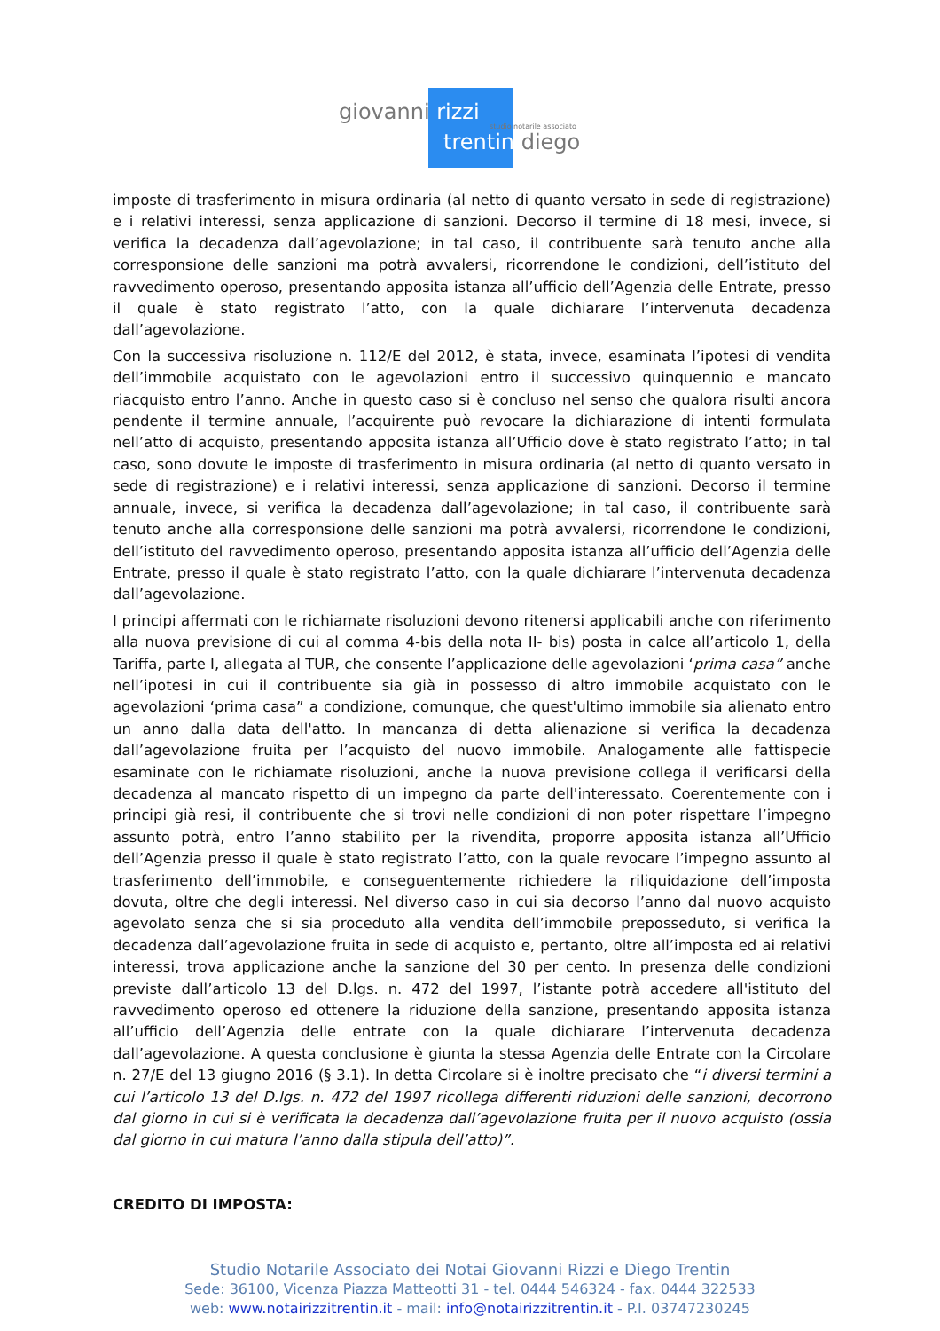giovanni rizzi
studio notarile associato
trentin diego
imposte di trasferimento in misura ordinaria (al netto di quanto versato in sede di registrazione) e i relativi interessi, senza applicazione di sanzioni. Decorso il termine di 18 mesi, invece, si verifica la decadenza dall’agevolazione; in tal caso, il contribuente sarà tenuto anche alla corresponsione delle sanzioni ma potrà avvalersi, ricorrendone le condizioni, dell’istituto del ravvedimento operoso, presentando apposita istanza all’ufficio dell’Agenzia delle Entrate, presso il quale è stato registrato l’atto, con la quale dichiarare l’intervenuta decadenza dall’agevolazione.
Con la successiva risoluzione n. 112/E del 2012, è stata, invece, esaminata l’ipotesi di vendita dell’immobile acquistato con le agevolazioni entro il successivo quinquennio e mancato riacquisto entro l’anno. Anche in questo caso si è concluso nel senso che qualora risulti ancora pendente il termine annuale, l’acquirente può revocare la dichiarazione di intenti formulata nell’atto di acquisto, presentando apposita istanza all’Ufficio dove è stato registrato l’atto; in tal caso, sono dovute le imposte di trasferimento in misura ordinaria (al netto di quanto versato in sede di registrazione) e i relativi interessi, senza applicazione di sanzioni. Decorso il termine annuale, invece, si verifica la decadenza dall’agevolazione; in tal caso, il contribuente sarà tenuto anche alla corresponsione delle sanzioni ma potrà avvalersi, ricorrendone le condizioni, dell’istituto del ravvedimento operoso, presentando apposita istanza all’ufficio dell’Agenzia delle Entrate, presso il quale è stato registrato l’atto, con la quale dichiarare l’intervenuta decadenza dall’agevolazione.
I principi affermati con le richiamate risoluzioni devono ritenersi applicabili anche con riferimento alla nuova previsione di cui al comma 4-bis della nota II- bis) posta in calce all’articolo 1, della Tariffa, parte I, allegata al TUR, che consente l’applicazione delle agevolazioni ‘prima casa” anche nell’ipotesi in cui il contribuente sia già in possesso di altro immobile acquistato con le agevolazioni ‘prima casa” a condizione, comunque, che quest'ultimo immobile sia alienato entro un anno dalla data dell'atto. In mancanza di detta alienazione si verifica la decadenza dall’agevolazione fruita per l’acquisto del nuovo immobile. Analogamente alle fattispecie esaminate con le richiamate risoluzioni, anche la nuova previsione collega il verificarsi della decadenza al mancato rispetto di un impegno da parte dell'interessato. Coerentemente con i principi già resi, il contribuente che si trovi nelle condizioni di non poter rispettare l’impegno assunto potrà, entro l’anno stabilito per la rivendita, proporre apposita istanza all’Ufficio dell’Agenzia presso il quale è stato registrato l’atto, con la quale revocare l’impegno assunto al trasferimento dell’immobile, e conseguentemente richiedere la riliquidazione dell’imposta dovuta, oltre che degli interessi. Nel diverso caso in cui sia decorso l’anno dal nuovo acquisto agevolato senza che si sia proceduto alla vendita dell’immobile preposseduto, si verifica la decadenza dall’agevolazione fruita in sede di acquisto e, pertanto, oltre all’imposta ed ai relativi interessi, trova applicazione anche la sanzione del 30 per cento. In presenza delle condizioni previste dall’articolo 13 del D.lgs. n. 472 del 1997, l’istante potrà accedere all'istituto del ravvedimento operoso ed ottenere la riduzione della sanzione, presentando apposita istanza all’ufficio dell’Agenzia delle entrate con la quale dichiarare l’intervenuta decadenza dall’agevolazione. A questa conclusione è giunta la stessa Agenzia delle Entrate con la Circolare n. 27/E del 13 giugno 2016 (§ 3.1). In detta Circolare si è inoltre precisato che “i diversi termini a cui l’articolo 13 del D.lgs. n. 472 del 1997 ricollega differenti riduzioni delle sanzioni, decorrono dal giorno in cui si è verificata la decadenza dall’agevolazione fruita per il nuovo acquisto (ossia dal giorno in cui matura l’anno dalla stipula dell’atto)”.
CREDITO DI IMPOSTA:
Studio Notarile Associato dei Notai Giovanni Rizzi e Diego Trentin
Sede: 36100, Vicenza Piazza Matteotti 31 - tel. 0444 546324 - fax. 0444 322533
web: www.notairizzitrentin.it - mail: info@notairizzitrentin.it - P.I. 03747230245